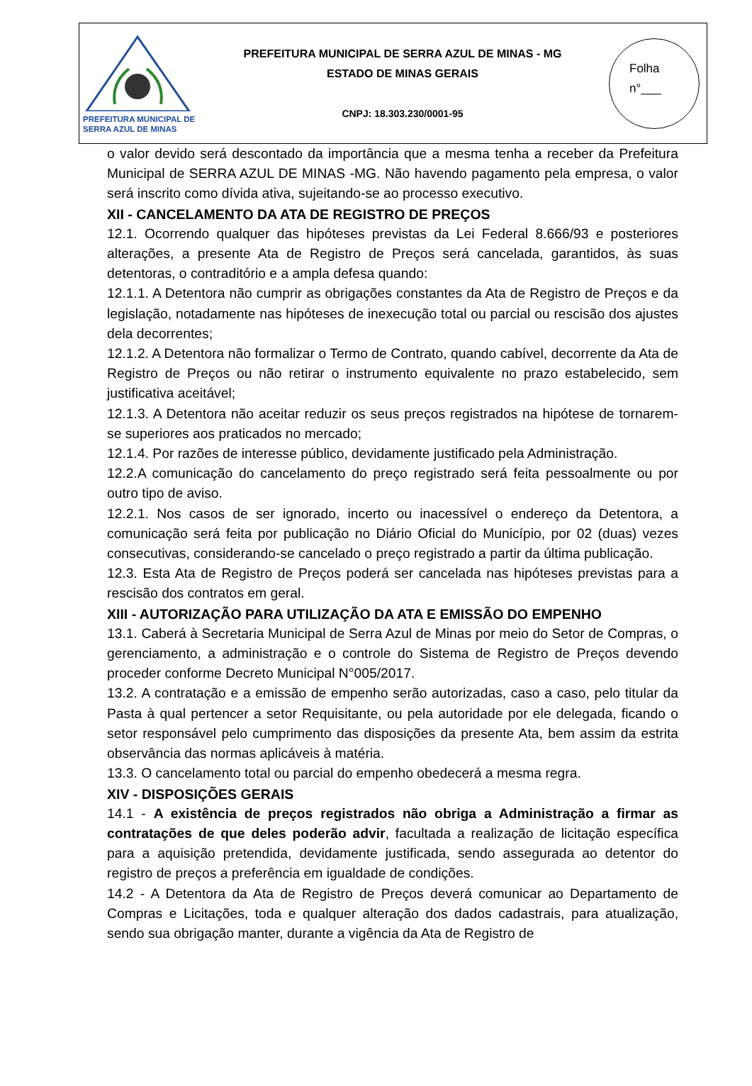PREFEITURA MUNICIPAL DE
SERRA AZUL DE MINAS
PREFEITURA MUNICIPAL DE SERRA AZUL DE MINAS - MG
ESTADO DE MINAS GERAIS
CNPJ: 18.303.230/0001-95
Folha
n°___
o valor devido será descontado da importância que a mesma tenha a receber da Prefeitura Municipal de SERRA AZUL DE MINAS -MG. Não havendo pagamento pela empresa, o valor será inscrito como dívida ativa, sujeitando-se ao processo executivo.
XII - CANCELAMENTO DA ATA DE REGISTRO DE PREÇOS
12.1. Ocorrendo qualquer das hipóteses previstas da Lei Federal 8.666/93 e posteriores alterações, a presente Ata de Registro de Preços será cancelada, garantidos, às suas detentoras, o contraditório e a ampla defesa quando:
12.1.1. A Detentora não cumprir as obrigações constantes da Ata de Registro de Preços e da legislação, notadamente nas hipóteses de inexecução total ou parcial ou rescisão dos ajustes dela decorrentes;
12.1.2. A Detentora não formalizar o Termo de Contrato, quando cabível, decorrente da Ata de Registro de Preços ou não retirar o instrumento equivalente no prazo estabelecido, sem justificativa aceitável;
12.1.3. A Detentora não aceitar reduzir os seus preços registrados na hipótese de tornarem-se superiores aos praticados no mercado;
12.1.4. Por razões de interesse público, devidamente justificado pela Administração.
12.2.A comunicação do cancelamento do preço registrado será feita pessoalmente ou por outro tipo de aviso.
12.2.1. Nos casos de ser ignorado, incerto ou inacessível o endereço da Detentora, a comunicação será feita por publicação no Diário Oficial do Município, por 02 (duas) vezes consecutivas, considerando-se cancelado o preço registrado a partir da última publicação.
12.3. Esta Ata de Registro de Preços poderá ser cancelada nas hipóteses previstas para a rescisão dos contratos em geral.
XIII - AUTORIZAÇÃO PARA UTILIZAÇÃO DA ATA E EMISSÃO DO EMPENHO
13.1. Caberá à Secretaria Municipal de Serra Azul de Minas por meio do Setor de Compras, o gerenciamento, a administração e o controle do Sistema de Registro de Preços devendo proceder conforme Decreto Municipal N°005/2017.
13.2. A contratação e a emissão de empenho serão autorizadas, caso a caso, pelo titular da Pasta à qual pertencer a setor Requisitante, ou pela autoridade por ele delegada, ficando o setor responsável pelo cumprimento das disposições da presente Ata, bem assim da estrita observância das normas aplicáveis à matéria.
13.3. O cancelamento total ou parcial do empenho obedecerá a mesma regra.
XIV - DISPOSIÇÕES GERAIS
14.1 - A existência de preços registrados não obriga a Administração a firmar as contratações de que deles poderão advir, facultada a realização de licitação específica para a aquisição pretendida, devidamente justificada, sendo assegurada ao detentor do registro de preços a preferência em igualdade de condições.
14.2 - A Detentora da Ata de Registro de Preços deverá comunicar ao Departamento de Compras e Licitações, toda e qualquer alteração dos dados cadastrais, para atualização, sendo sua obrigação manter, durante a vigência da Ata de Registro de